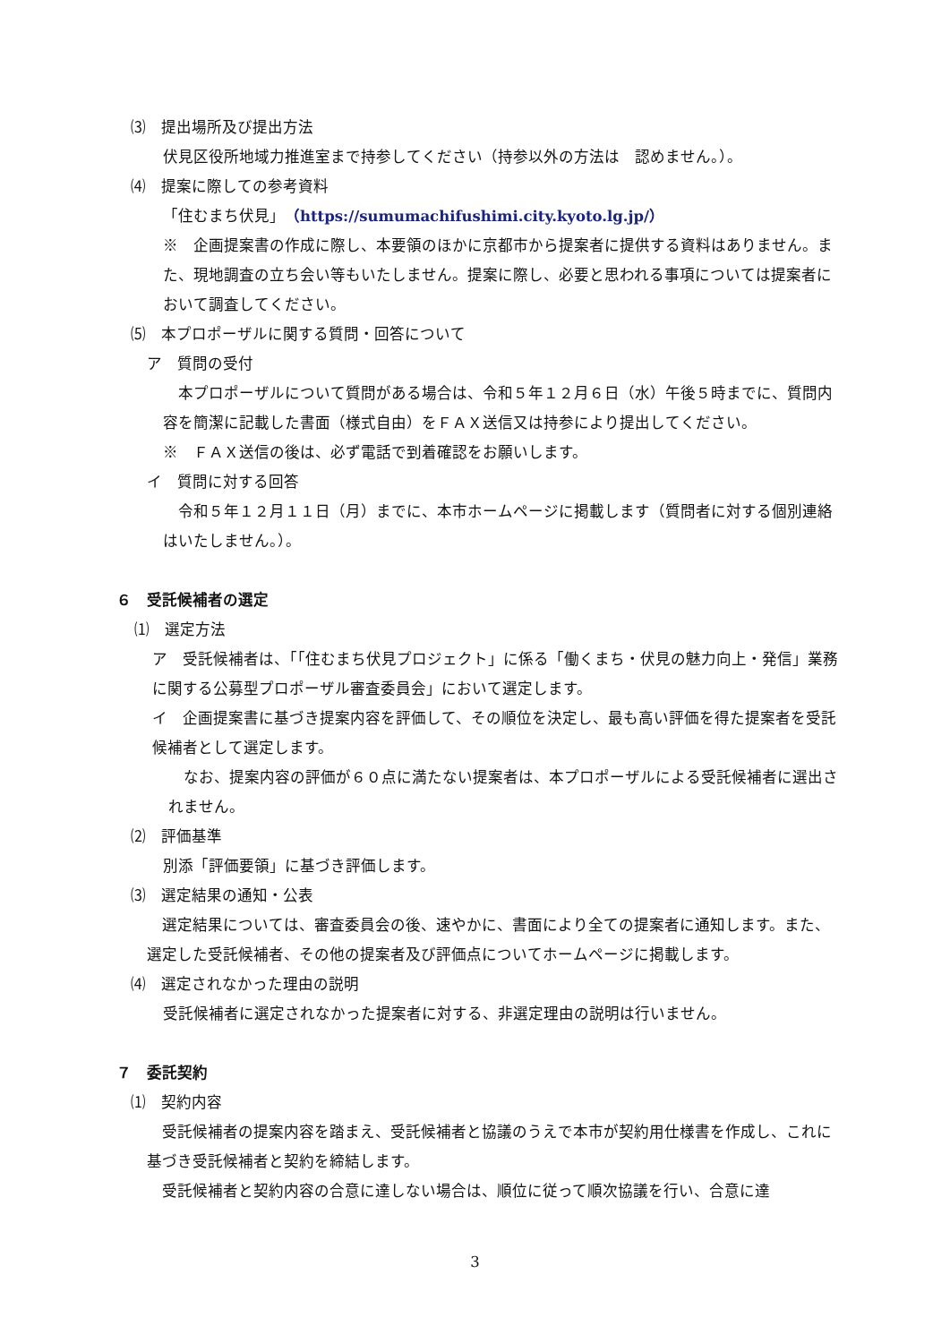⑶　提出場所及び提出方法
伏見区役所地域力推進室まで持参してください（持参以外の方法は　認めません。）。
⑷　提案に際しての参考資料
「住むまち伏見」（https://sumumachifushimi.city.kyoto.lg.jp/）
※　企画提案書の作成に際し、本要領のほかに京都市から提案者に提供する資料はありません。また、現地調査の立ち会い等もいたしません。提案に際し、必要と思われる事項については提案者において調査してください。
⑸　本プロポーザルに関する質問・回答について
ア　質問の受付
　本プロポーザルについて質問がある場合は、令和５年１２月６日（水）午後５時までに、質問内容を簡潔に記載した書面（様式自由）をＦＡＸ送信又は持参により提出してください。
※　ＦＡＸ送信の後は、必ず電話で到着確認をお願いします。
イ　質問に対する回答
　令和５年１２月１１日（月）までに、本市ホームページに掲載します（質問者に対する個別連絡はいたしません。）。
６　受託候補者の選定
⑴　選定方法
ア　受託候補者は、「「住むまち伏見プロジェクト」に係る「働くまち・伏見の魅力向上・発信」業務に関する公募型プロポーザル審査委員会」において選定します。
イ　企画提案書に基づき提案内容を評価して、その順位を決定し、最も高い評価を得た提案者を受託候補者として選定します。
　なお、提案内容の評価が６０点に満たない提案者は、本プロポーザルによる受託候補者に選出されません。
⑵　評価基準
別添「評価要領」に基づき評価します。
⑶　選定結果の通知・公表
　選定結果については、審査委員会の後、速やかに、書面により全ての提案者に通知します。また、選定した受託候補者、その他の提案者及び評価点についてホームページに掲載します。
⑷　選定されなかった理由の説明
受託候補者に選定されなかった提案者に対する、非選定理由の説明は行いません。
７　委託契約
⑴　契約内容
　受託候補者の提案内容を踏まえ、受託候補者と協議のうえで本市が契約用仕様書を作成し、これに基づき受託候補者と契約を締結します。
　受託候補者と契約内容の合意に達しない場合は、順位に従って順次協議を行い、合意に達
3